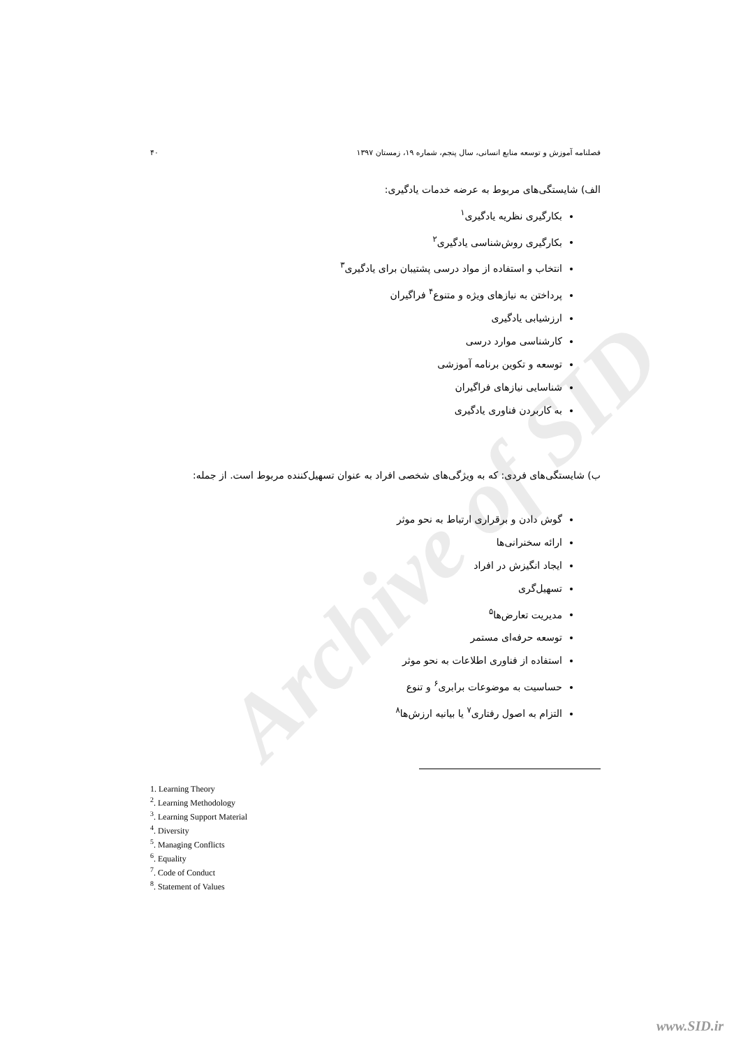Archive of SID
فصلنامه آموزش و توسعه منابع انسانی، سال پنجم، شماره ۱۹، زمستان ۱۳۹۷ ۴۰
الف) شایستگی‌های مربوط به عرضه خدمات یادگیری:
بکارگیری نظریه یادگیری<sup>۱</sup>
بکارگیری روش‌شناسی یادگیری<sup>۲</sup>
انتخاب و استفاده از مواد درسی پشتیبان برای یادگیری<sup>۳</sup>
پرداختن به نیازهای ویژه و متنوع<sup>۴</sup> فراگیران
ارزشیابی یادگیری
کارشناسی موارد درسی
توسعه و تکوین برنامه آموزشی
شناسایی نیازهای فراگیران
به کاربردن فناوری یادگیری
ب) شایستگی‌های فردی: که به ویژگی‌های شخصی افراد به عنوان تسهیل‌کننده مربوط است. از جمله:
گوش دادن و برقراری ارتباط به نحو موثر
ارائه سخنرانی‌ها
ایجاد انگیزش در افراد
تسهیل‌گری
مدیریت تعارض‌ها<sup>۵</sup>
توسعه حرفه‌ای مستمر
استفاده از فناوری اطلاعات به نحو موثر
حساسیت به موضوعات برابری<sup>۶</sup> و تنوع
التزام به اصول رفتاری<sup>۷</sup> یا بیانیه ارزش‌ها<sup>۸</sup>
1. Learning Theory
<sup>2</sup>. Learning Methodology
<sup>3</sup>. Learning Support Material
<sup>4</sup>. Diversity
<sup>5</sup>. Managing Conflicts
<sup>6</sup>. Equality
<sup>7</sup>. Code of Conduct
<sup>8</sup>. Statement of Values
www.SID.ir